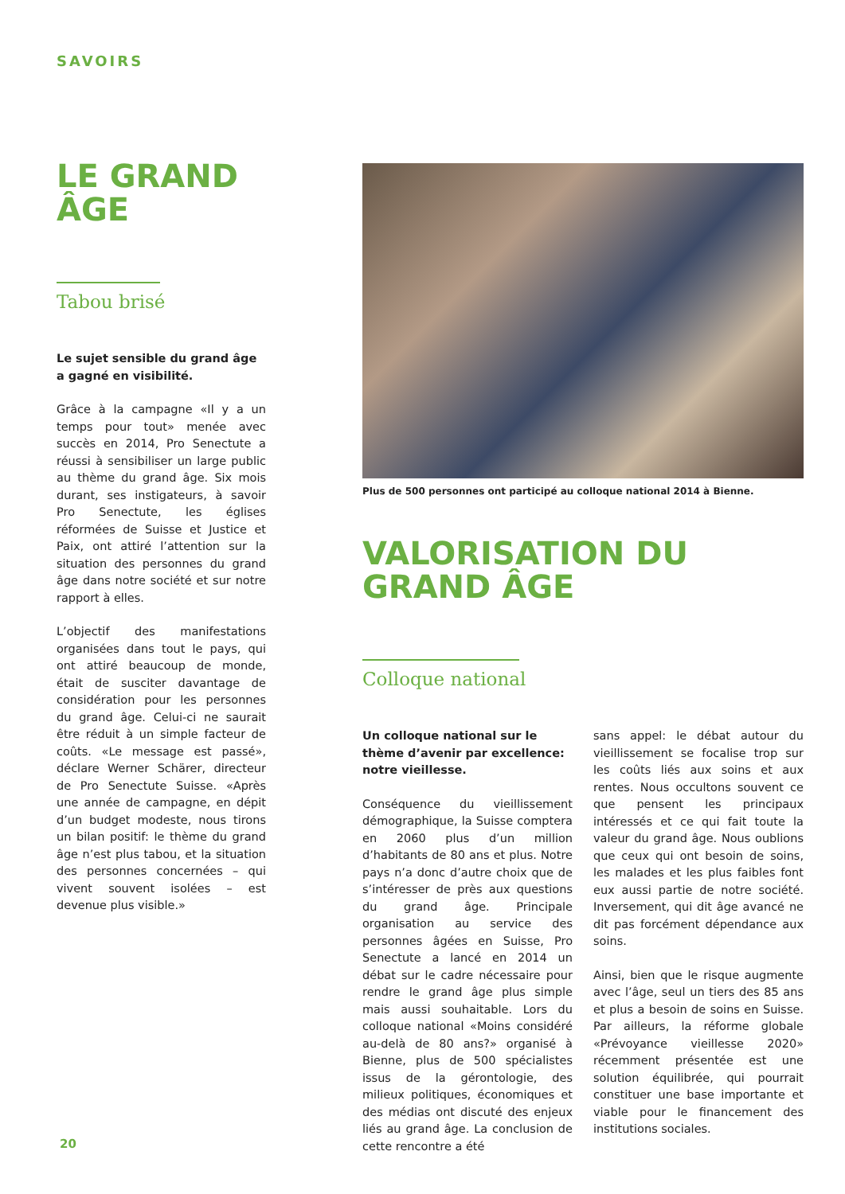SAVOIRS
LE GRAND ÂGE
Tabou brisé
Le sujet sensible du grand âge a gagné en visibilité.
Grâce à la campagne «Il y a un temps pour tout» menée avec succès en 2014, Pro Senectute a réussi à sensibiliser un large public au thème du grand âge. Six mois durant, ses instigateurs, à savoir Pro Senectute, les églises réformées de Suisse et Justice et Paix, ont attiré l’attention sur la situation des personnes du grand âge dans notre société et sur notre rapport à elles.
L’objectif des manifestations organisées dans tout le pays, qui ont attiré beaucoup de monde, était de susciter davantage de considération pour les personnes du grand âge. Celui-ci ne saurait être réduit à un simple facteur de coûts. «Le message est passé», déclare Werner Schärer, directeur de Pro Senectute Suisse. «Après une année de campagne, en dépit d’un budget modeste, nous tirons un bilan positif: le thème du grand âge n’est plus tabou, et la situation des personnes concernées – qui vivent souvent isolées – est devenue plus visible.»
Plus de 500 personnes ont participé au colloque national 2014 à Bienne.
VALORISATION DU GRAND ÂGE
Colloque national
Un colloque national sur le thème d’avenir par excellence: notre vieillesse.
Conséquence du vieillissement démographique, la Suisse comptera en 2060 plus d’un million d’habitants de 80 ans et plus. Notre pays n’a donc d’autre choix que de s’intéresser de près aux questions du grand âge. Principale organisation au service des personnes âgées en Suisse, Pro Senectute a lancé en 2014 un débat sur le cadre nécessaire pour rendre le grand âge plus simple mais aussi souhaitable. Lors du colloque national «Moins considéré au-delà de 80 ans?» organisé à Bienne, plus de 500 spécialistes issus de la gérontologie, des milieux politiques, économiques et des médias ont discuté des enjeux liés au grand âge. La conclusion de cette rencontre a été
sans appel: le débat autour du vieillissement se focalise trop sur les coûts liés aux soins et aux rentes. Nous occultons souvent ce que pensent les principaux intéressés et ce qui fait toute la valeur du grand âge. Nous oublions que ceux qui ont besoin de soins, les malades et les plus faibles font eux aussi partie de notre société. Inversement, qui dit âge avancé ne dit pas forcément dépendance aux soins.
Ainsi, bien que le risque augmente avec l’âge, seul un tiers des 85 ans et plus a besoin de soins en Suisse. Par ailleurs, la réforme globale «Prévoyance vieillesse 2020» récemment présentée est une solution équilibrée, qui pourrait constituer une base importante et viable pour le financement des institutions sociales.
20